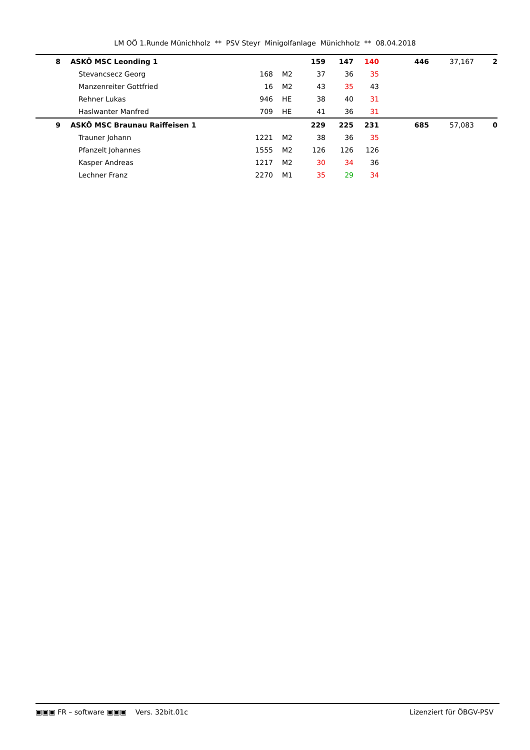LM OÖ 1.Runde Münichholz ** PSV Steyr Minigolfanlage Münichholz ** 08.04.2018
| 8 | ASKÖ MSC Leonding 1 | | | 159 | 147 | 140 | 446 | 37,167 | 2 |
| | Stevancsecz Georg | 168 | M2 | 37 | 36 | 35 | | | |
| | Manzenreiter Gottfried | 16 | M2 | 43 | 35 | 43 | | | |
| | Rehner Lukas | 946 | HE | 38 | 40 | 31 | | | |
| | Haslwanter Manfred | 709 | HE | 41 | 36 | 31 | | | |
| 9 | ASKÖ MSC Braunau Raiffeisen 1 | | | 229 | 225 | 231 | 685 | 57,083 | 0 |
| | Trauner Johann | 1221 | M2 | 38 | 36 | 35 | | | |
| | Pfanzelt Johannes | 1555 | M2 | 126 | 126 | 126 | | | |
| | Kasper Andreas | 1217 | M2 | 30 | 34 | 36 | | | |
| | Lechner Franz | 2270 | M1 | 35 | 29 | 34 | | | |
▣▣▣ FR – software ▣▣▣ Vers. 32bit.01c Lizenziert für ÖBGV-PSV